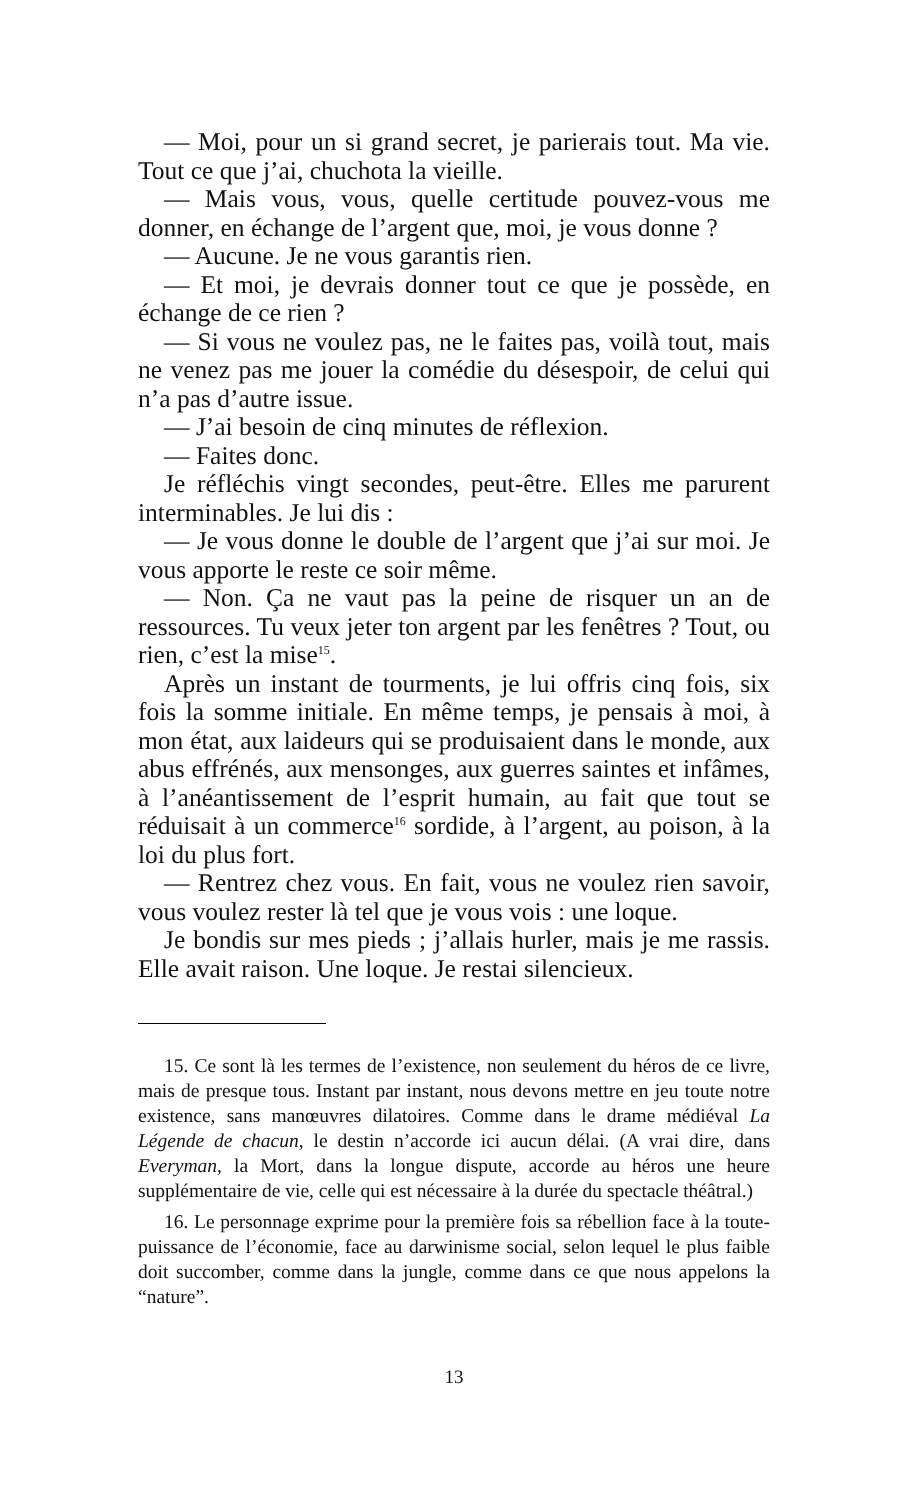— Moi, pour un si grand secret, je parierais tout. Ma vie. Tout ce que j’ai, chuchota la vieille.
— Mais vous, vous, quelle certitude pouvez-vous me donner, en échange de l’argent que, moi, je vous donne ?
— Aucune. Je ne vous garantis rien.
— Et moi, je devrais donner tout ce que je possède, en échange de ce rien ?
— Si vous ne voulez pas, ne le faites pas, voilà tout, mais ne venez pas me jouer la comédie du désespoir, de celui qui n’a pas d’autre issue.
— J’ai besoin de cinq minutes de réflexion.
— Faites donc.
Je réfléchis vingt secondes, peut-être. Elles me parurent interminables. Je lui dis :
— Je vous donne le double de l’argent que j’ai sur moi. Je vous apporte le reste ce soir même.
— Non. Ça ne vaut pas la peine de risquer un an de ressources. Tu veux jeter ton argent par les fenêtres ? Tout, ou rien, c’est la mise<sup>15</sup>.
Après un instant de tourments, je lui offris cinq fois, six fois la somme initiale. En même temps, je pensais à moi, à mon état, aux laideurs qui se produisaient dans le monde, aux abus effrénés, aux mensonges, aux guerres saintes et infâmes, à l’anéantissement de l’esprit humain, au fait que tout se réduisait à un commerce<sup>16</sup> sordide, à l’argent, au poison, à la loi du plus fort.
— Rentrez chez vous. En fait, vous ne voulez rien savoir, vous voulez rester là tel que je vous vois : une loque.
Je bondis sur mes pieds ; j’allais hurler, mais je me rassis. Elle avait raison. Une loque. Je restai silencieux.
15. Ce sont là les termes de l’existence, non seulement du héros de ce livre, mais de presque tous. Instant par instant, nous devons mettre en jeu toute notre existence, sans manœuvres dilatoires. Comme dans le drame médiéval La Légende de chacun, le destin n’accorde ici aucun délai. (A vrai dire, dans Everyman, la Mort, dans la longue dispute, accorde au héros une heure supplémentaire de vie, celle qui est nécessaire à la durée du spectacle théâtral.)
16. Le personnage exprime pour la première fois sa rébellion face à la toute-puissance de l’économie, face au darwinisme social, selon lequel le plus faible doit succomber, comme dans la jungle, comme dans ce que nous appelons la “nature”.
13